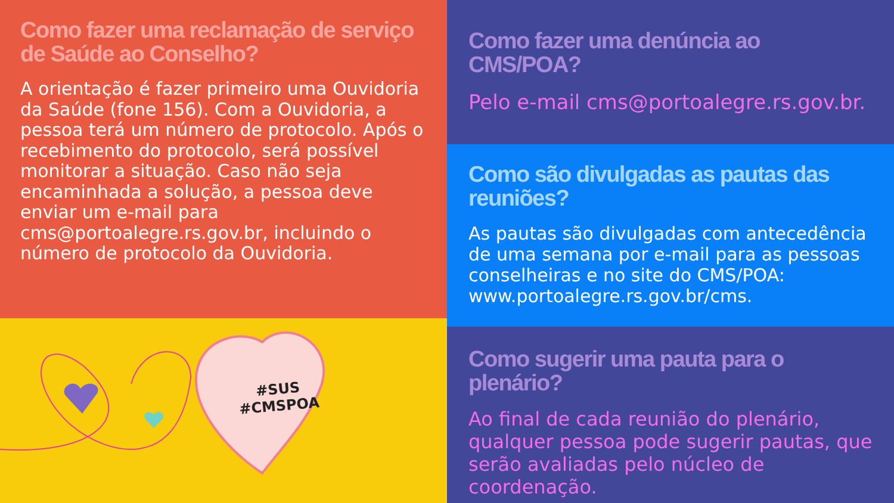Como fazer uma reclamação de serviço de Saúde ao Conselho?
A orientação é fazer primeiro uma Ouvidoria da Saúde (fone 156). Com a Ouvidoria, a pessoa terá um número de protocolo. Após o recebimento do protocolo, será possível monitorar a situação. Caso não seja encaminhada a solução, a pessoa deve enviar um e-mail para cms@portoalegre.rs.gov.br, incluindo o número de protocolo da Ouvidoria.
#SUS
#CMSPOA
Como fazer uma denúncia ao CMS/POA?
Pelo e-mail cms@portoalegre.rs.gov.br.
Como são divulgadas as pautas das reuniões?
As pautas são divulgadas com antecedência de uma semana por e-mail para as pessoas conselheiras e no site do CMS/POA: www.portoalegre.rs.gov.br/cms.
Como sugerir uma pauta para o plenário?
Ao final de cada reunião do plenário, qualquer pessoa pode sugerir pautas, que serão avaliadas pelo núcleo de coordenação.